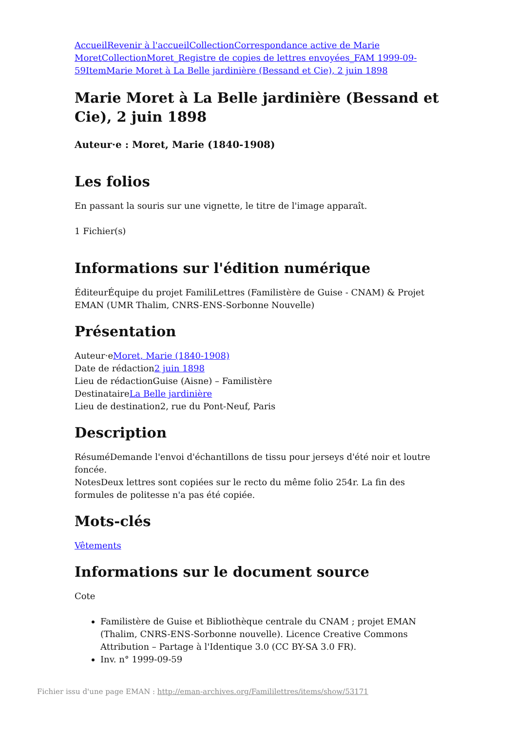Accueil Revenir à l'accueil Collection Correspondance active de Marie Moret Collection Moret_Registre de copies de lettres envoyées_FAM 1999-09-59 Item Marie Moret à La Belle jardinière (Bessand et Cie), 2 juin 1898
Marie Moret à La Belle jardinière (Bessand et Cie), 2 juin 1898
Auteur·e : Moret, Marie (1840-1908)
Les folios
En passant la souris sur une vignette, le titre de l'image apparaît.
1 Fichier(s)
Informations sur l'édition numérique
ÉditeurÉquipe du projet FamiliLettres (Familistère de Guise - CNAM) & Projet EMAN (UMR Thalim, CNRS-ENS-Sorbonne Nouvelle)
Présentation
Auteur·eMoret, Marie (1840-1908)
Date de rédaction2 juin 1898
Lieu de rédactionGuise (Aisne) – Familistère
DestinataireLa Belle jardinière
Lieu de destination2, rue du Pont-Neuf, Paris
Description
RésuméDemande l'envoi d'échantillons de tissu pour jerseys d'été noir et loutre foncée.
NotesDeux lettres sont copiées sur le recto du même folio 254r. La fin des formules de politesse n'a pas été copiée.
Mots-clés
Vêtements
Informations sur le document source
Cote
Familistère de Guise et Bibliothèque centrale du CNAM ; projet EMAN (Thalim, CNRS-ENS-Sorbonne nouvelle). Licence Creative Commons Attribution – Partage à l'Identique 3.0 (CC BY-SA 3.0 FR).
Inv. n° 1999-09-59
Fichier issu d'une page EMAN : http://eman-archives.org/Famililettres/items/show/53171